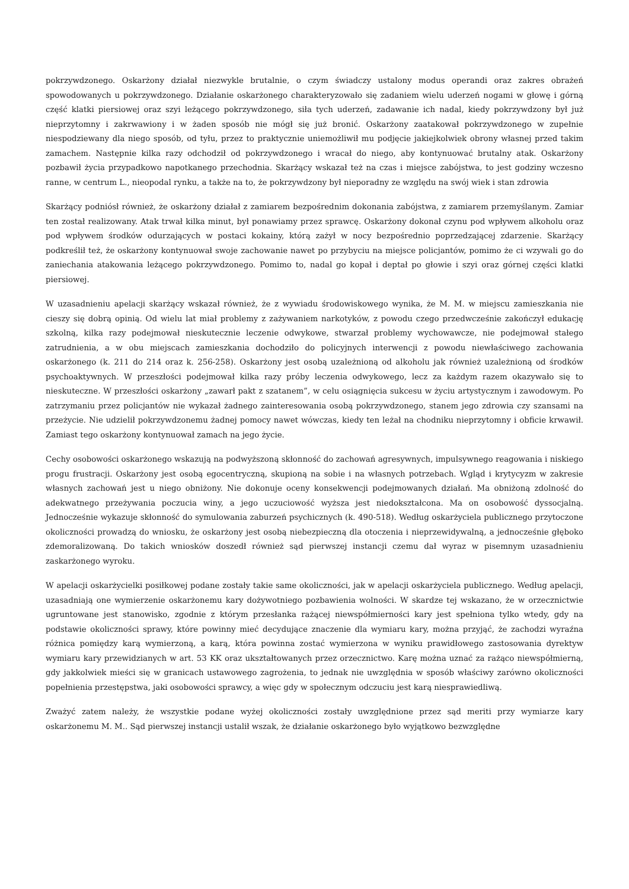pokrzywdzonego. Oskarżony działał niezwykle brutalnie, o czym świadczy ustalony modus operandi oraz zakres obrażeń spowodowanych u pokrzywdzonego. Działanie oskarżonego charakteryzowało się zadaniem wielu uderzeń nogami w głowę i górną część klatki piersiowej oraz szyi leżącego pokrzywdzonego, siła tych uderzeń, zadawanie ich nadal, kiedy pokrzywdzony był już nieprzytomny i zakrwawiony i w żaden sposób nie mógł się już bronić. Oskarżony zaatakował pokrzywdzonego w zupełnie niespodziewany dla niego sposób, od tyłu, przez to praktycznie uniemożliwił mu podjęcie jakiejkolwiek obrony własnej przed takim zamachem. Następnie kilka razy odchodził od pokrzywdzonego i wracał do niego, aby kontynuować brutalny atak. Oskarżony pozbawił życia przypadkowo napotkanego przechodnia. Skarżący wskazał też na czas i miejsce zabójstwa, to jest godziny wczesno ranne, w centrum L., nieopodal rynku, a także na to, że pokrzywdzony był nieporadny ze względu na swój wiek i stan zdrowia
Skarżący podniósł również, że oskarżony działał z zamiarem bezpośrednim dokonania zabójstwa, z zamiarem przemyślanym. Zamiar ten został realizowany. Atak trwał kilka minut, był ponawiamy przez sprawcę. Oskarżony dokonał czynu pod wpływem alkoholu oraz pod wpływem środków odurzających w postaci kokainy, którą zażył w nocy bezpośrednio poprzedzającej zdarzenie. Skarżący podkreślił też, że oskarżony kontynuował swoje zachowanie nawet po przybyciu na miejsce policjantów, pomimo że ci wzywali go do zaniechania atakowania leżącego pokrzywdzonego. Pomimo to, nadal go kopał i deptał po głowie i szyi oraz górnej części klatki piersiowej.
W uzasadnieniu apelacji skarżący wskazał również, że z wywiadu środowiskowego wynika, że M. M. w miejscu zamieszkania nie cieszy się dobrą opinią. Od wielu lat miał problemy z zażywaniem narkotyków, z powodu czego przedwcześnie zakończył edukację szkolną, kilka razy podejmował nieskutecznie leczenie odwykowe, stwarzał problemy wychowawcze, nie podejmował stałego zatrudnienia, a w obu miejscach zamieszkania dochodziło do policyjnych interwencji z powodu niewłaściwego zachowania oskarżonego (k. 211 do 214 oraz k. 256-258). Oskarżony jest osobą uzależnioną od alkoholu jak również uzależnioną od środków psychoaktywnych. W przeszłości podejmował kilka razy próby leczenia odwykowego, lecz za każdym razem okazywało się to nieskuteczne. W przeszłości oskarżony „zawarł pakt z szatanem”, w celu osiągnięcia sukcesu w życiu artystycznym i zawodowym. Po zatrzymaniu przez policjantów nie wykazał żadnego zainteresowania osobą pokrzywdzonego, stanem jego zdrowia czy szansami na przeżycie. Nie udzielił pokrzywdzonemu żadnej pomocy nawet wówczas, kiedy ten leżał na chodniku nieprzytomny i obficie krwawił. Zamiast tego oskarżony kontynuował zamach na jego życie.
Cechy osobowości oskarżonego wskazują na podwyższoną skłonność do zachowań agresywnych, impulsywnego reagowania i niskiego progu frustracji. Oskarżony jest osobą egocentryczną, skupioną na sobie i na własnych potrzebach. Wgląd i krytycyzm w zakresie własnych zachowań jest u niego obniżony. Nie dokonuje oceny konsekwencji podejmowanych działań. Ma obniżoną zdolność do adekwatnego przeżywania poczucia winy, a jego uczuciowość wyższa jest niedokształcona. Ma on osobowość dyssocjalną. Jednocześnie wykazuje skłonność do symulowania zaburzeń psychicznych (k. 490-518). Według oskarżyciela publicznego przytoczone okoliczności prowadzą do wniosku, że oskarżony jest osobą niebezpieczną dla otoczenia i nieprzewidywalną, a jednocześnie głęboko zdemoralizowaną. Do takich wniosków doszedł również sąd pierwszej instancji czemu dał wyraz w pisemnym uzasadnieniu zaskarżonego wyroku.
W apelacji oskarżycielki posiłkowej podane zostały takie same okoliczności, jak w apelacji oskarżyciela publicznego. Według apelacji, uzasadniają one wymierzenie oskarżonemu kary dożywotniego pozbawienia wolności. W skardze tej wskazano, że w orzecznictwie ugruntowane jest stanowisko, zgodnie z którym przesłanka rażącej niewspółmierności kary jest spełniona tylko wtedy, gdy na podstawie okoliczności sprawy, które powinny mieć decydujące znaczenie dla wymiaru kary, można przyjąć, że zachodzi wyraźna różnica pomiędzy karą wymierzoną, a karą, która powinna zostać wymierzona w wyniku prawidłowego zastosowania dyrektyw wymiaru kary przewidzianych w art. 53 KK oraz ukształtowanych przez orzecznictwo. Karę można uznać za rażąco niewspółmierną, gdy jakkolwiek mieści się w granicach ustawowego zagrożenia, to jednak nie uwzględnia w sposób właściwy zarówno okoliczności popełnienia przestępstwa, jaki osobowości sprawcy, a więc gdy w społecznym odczuciu jest karą niesprawiedliwą.
Zważyć zatem należy, że wszystkie podane wyżej okoliczności zostały uwzględnione przez sąd meriti przy wymiarze kary oskarżonemu M. M.. Sąd pierwszej instancji ustalił wszak, że działanie oskarżonego było wyjątkowo bezwzględne